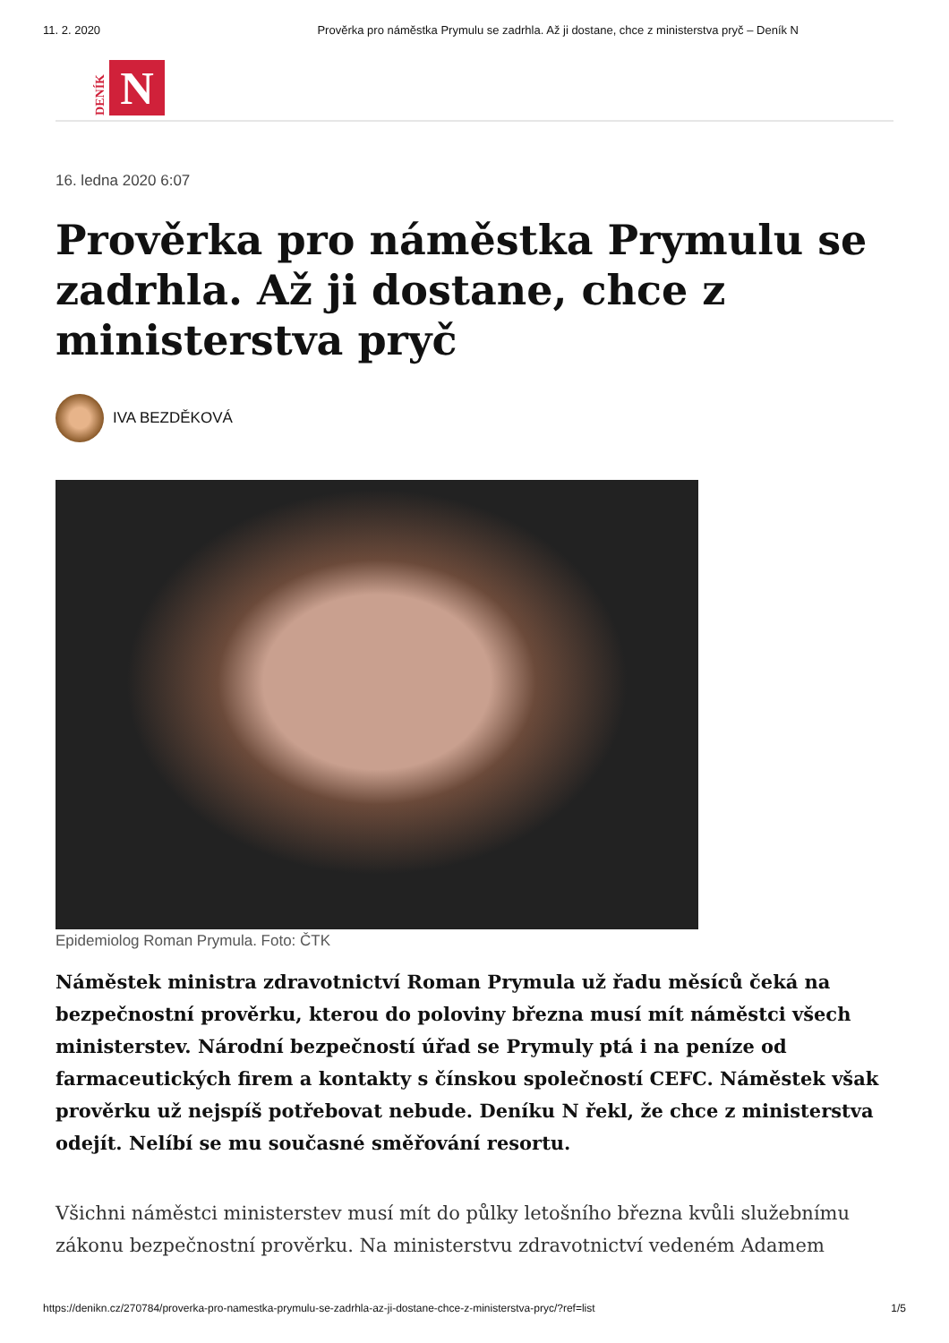11. 2. 2020 Prověrka pro náměstka Prymulu se zadrhla. Až ji dostane, chce z ministerstva pryč – Deník N
DENÍK
N
16. ledna 2020 6:07
Prověrka pro náměstka Prymulu se zadrhla. Až ji dostane, chce z ministerstva pryč
IVA BEZDĚKOVÁ
Epidemiolog Roman Prymula. Foto: ČTK
Náměstek ministra zdravotnictví Roman Prymula už řadu měsíců čeká na bezpečnostní prověrku, kterou do poloviny března musí mít náměstci všech ministerstev. Národní bezpečností úřad se Prymuly ptá i na peníze od farmaceutických firem a kontakty s čínskou společností CEFC. Náměstek však prověrku už nejspíš potřebovat nebude. Deníku N řekl, že chce z ministerstva odejít. Nelíbí se mu současné směřování resortu.
Všichni náměstci ministerstev musí mít do půlky letošního března kvůli služebnímu zákonu bezpečnostní prověrku. Na ministerstvu zdravotnictví vedeném Adamem
https://denikn.cz/270784/proverka-pro-namestka-prymulu-se-zadrhla-az-ji-dostane-chce-z-ministerstva-pryc/?ref=list 1/5